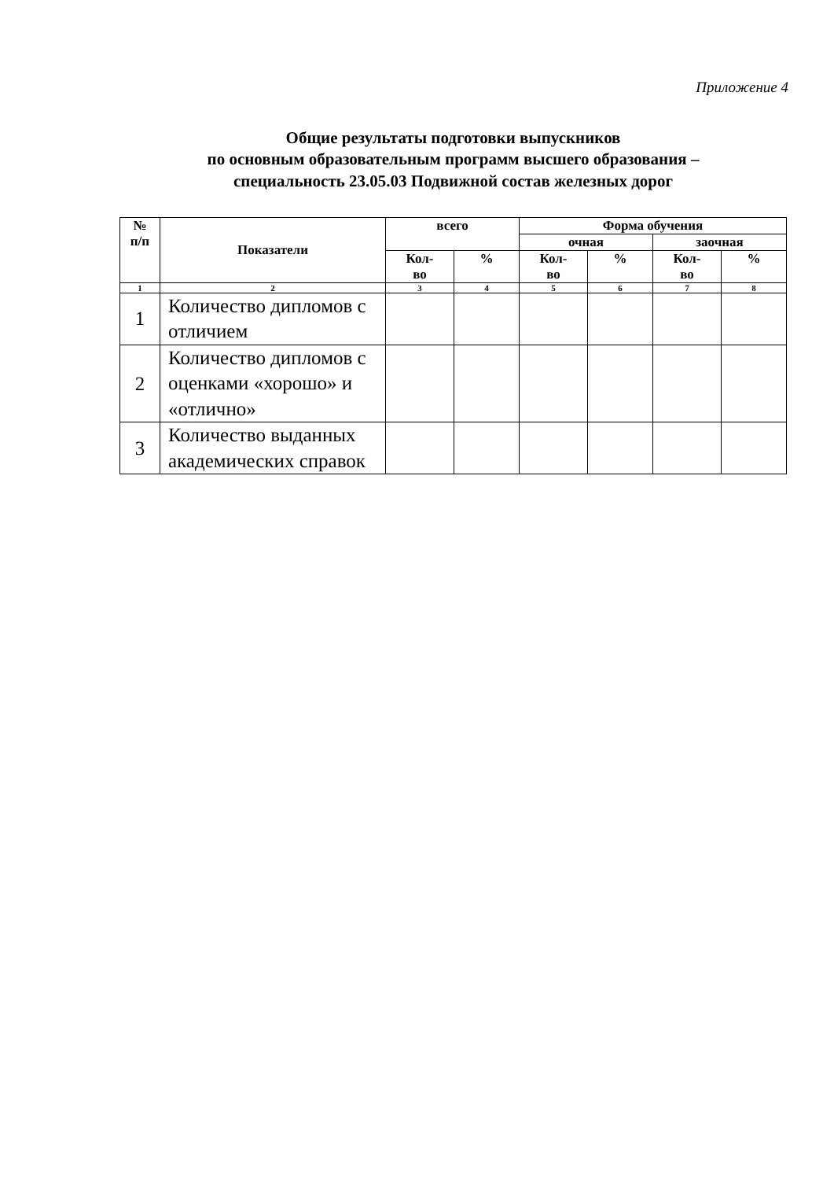Приложение 4
Общие результаты подготовки выпускников
по основным образовательным программ высшего образования –
специальность 23.05.03 Подвижной состав железных дорог
| № п/п | Показатели | всего | | Форма обучения | | | |
| --- | --- | --- | --- | --- | --- | --- | --- |
| | | | | очная | | заочная | |
| | | Кол- во | % | Кол- во | % | Кол- во | % |
| 1 | 2 | 3 | 4 | 5 | 6 | 7 | 8 |
| 1 | Количество дипломов с отличием | | | | | | |
| 2 | Количество дипломов с оценками «хорошо» и «отлично» | | | | | | |
| 3 | Количество выданных академических справок | | | | | | |